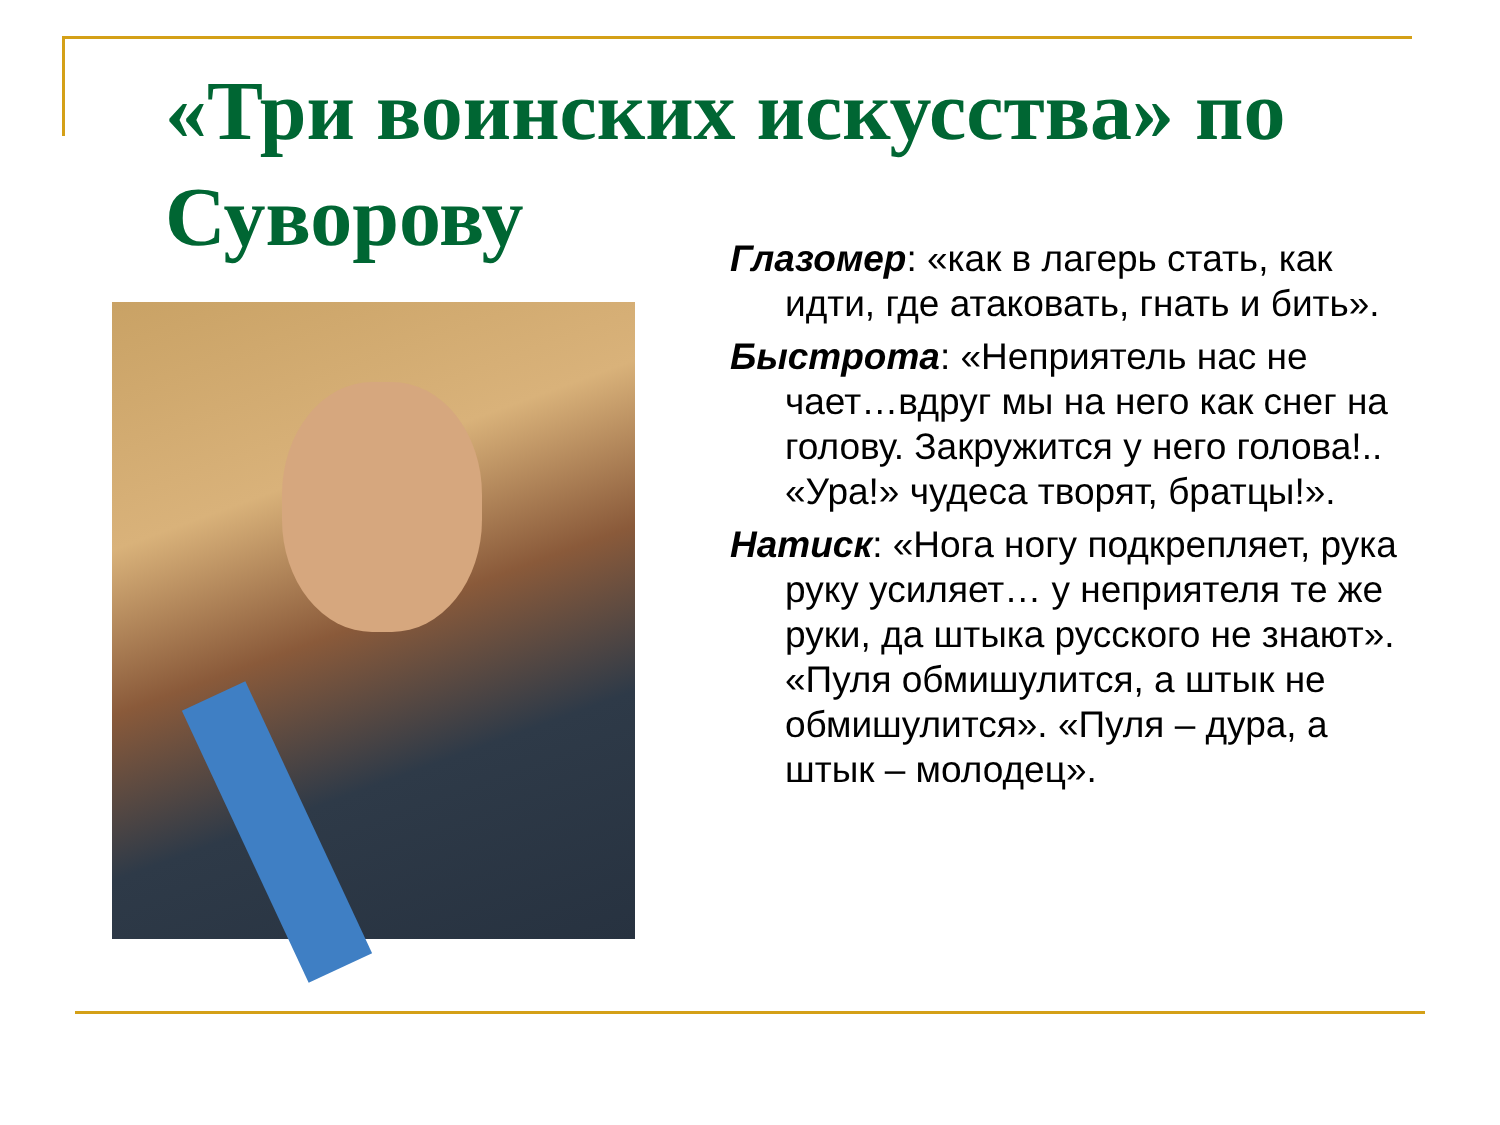«Три воинских искусства» по Суворову
Глазомер: «как в лагерь стать, как идти, где атаковать, гнать и бить».
Быстрота: «Неприятель нас не чает…вдруг мы на него как снег на голову. Закружится у него голова!.. «Ура!» чудеса творят, братцы!».
Натиск: «Нога ногу подкрепляет, рука руку усиляет… у неприятеля те же руки, да штыка русского не знают». «Пуля обмишулится, а штык не обмишулится». «Пуля – дура, а штык – молодец».